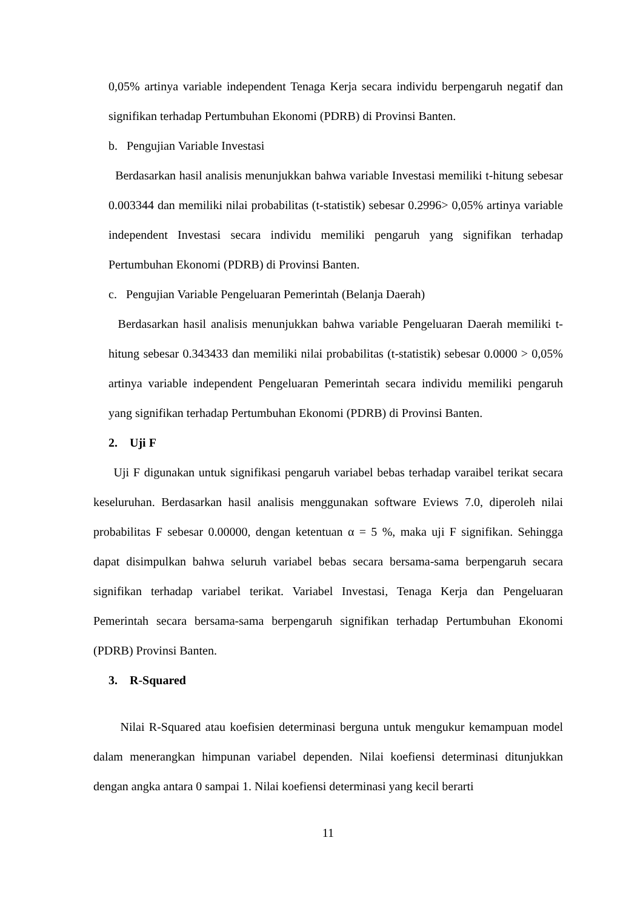0,05% artinya variable independent Tenaga Kerja secara individu berpengaruh negatif dan signifikan terhadap Pertumbuhan Ekonomi (PDRB) di Provinsi Banten.
b. Pengujian Variable Investasi
Berdasarkan hasil analisis menunjukkan bahwa variable Investasi memiliki t-hitung sebesar 0.003344 dan memiliki nilai probabilitas (t-statistik) sebesar 0.2996> 0,05% artinya variable independent Investasi secara individu memiliki pengaruh yang signifikan terhadap Pertumbuhan Ekonomi (PDRB) di Provinsi Banten.
c. Pengujian Variable Pengeluaran Pemerintah (Belanja Daerah)
Berdasarkan hasil analisis menunjukkan bahwa variable Pengeluaran Daerah memiliki t-hitung sebesar 0.343433 dan memiliki nilai probabilitas (t-statistik) sebesar 0.0000 > 0,05% artinya variable independent Pengeluaran Pemerintah secara individu memiliki pengaruh yang signifikan terhadap Pertumbuhan Ekonomi (PDRB) di Provinsi Banten.
2. Uji F
Uji F digunakan untuk signifikasi pengaruh variabel bebas terhadap varaibel terikat secara keseluruhan. Berdasarkan hasil analisis menggunakan software Eviews 7.0, diperoleh nilai probabilitas F sebesar 0.00000, dengan ketentuan α = 5 %, maka uji F signifikan. Sehingga dapat disimpulkan bahwa seluruh variabel bebas secara bersama-sama berpengaruh secara signifikan terhadap variabel terikat. Variabel Investasi, Tenaga Kerja dan Pengeluaran Pemerintah secara bersama-sama berpengaruh signifikan terhadap Pertumbuhan Ekonomi (PDRB) Provinsi Banten.
3. R-Squared
Nilai R-Squared atau koefisien determinasi berguna untuk mengukur kemampuan model dalam menerangkan himpunan variabel dependen. Nilai koefiensi determinasi ditunjukkan dengan angka antara 0 sampai 1. Nilai koefiensi determinasi yang kecil berarti
11